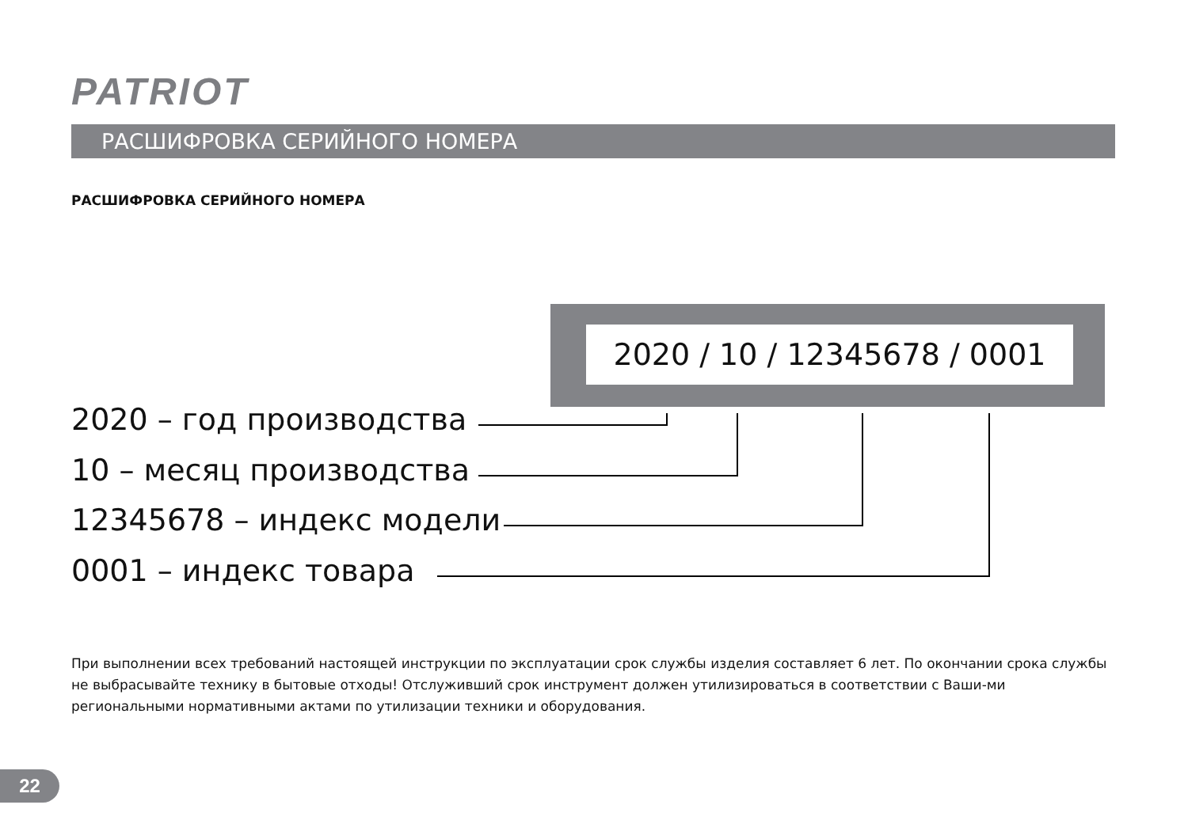PATRIOT
РАСШИФРОВКА СЕРИЙНОГО НОМЕРА
РАСШИФРОВКА СЕРИЙНОГО НОМЕРА
2020 / 10 / 12345678 / 0001
2020 – год производства
10 – месяц производства
12345678 – индекс модели
0001 – индекс товара
При выполнении всех требований настоящей инструкции по эксплуатации срок службы изделия составляет 6 лет. По окончании срока службы не выбрасывайте технику в бытовые отходы! Отслуживший срок инструмент должен утилизироваться в соответствии с Ваши-ми региональными нормативными актами по утилизации техники и оборудования.
22